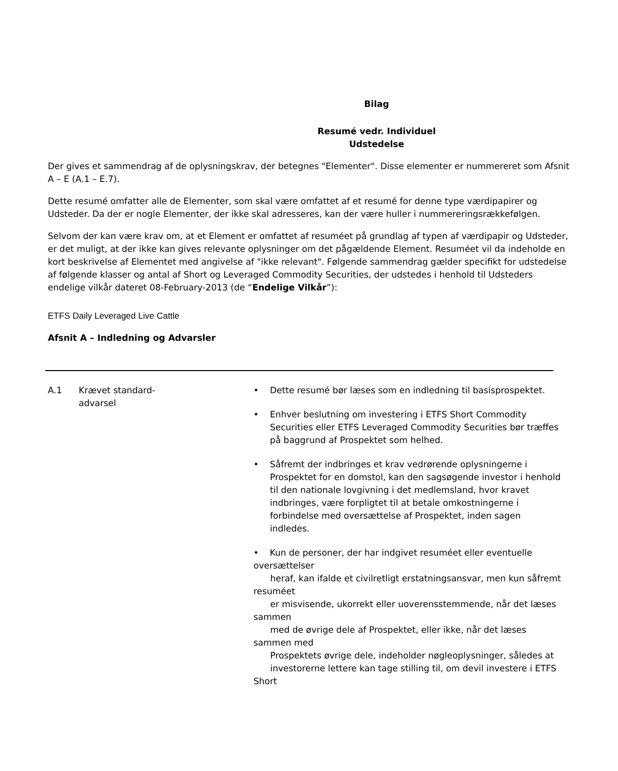Bilag
Resumé vedr. Individuel
Udstedelse
Der gives et sammendrag af de oplysningskrav, der betegnes "Elementer". Disse elementer er nummereret som Afsnit A – E (A.1 – E.7).
Dette resumé omfatter alle de Elementer, som skal være omfattet af et resumé for denne type værdipapirer og Udsteder. Da der er nogle Elementer, der ikke skal adresseres, kan der være huller i nummereringsrækkefølgen.
Selvom der kan være krav om, at et Element er omfattet af resuméet på grundlag af typen af værdipapir og Udsteder, er det muligt, at der ikke kan gives relevante oplysninger om det pågældende Element. Resuméet vil da indeholde en kort beskrivelse af Elementet med angivelse af "ikke relevant". Følgende sammendrag gælder specifikt for udstedelse af følgende klasser og antal af Short og Leveraged Commodity Securities, der udstedes i henhold til Udsteders endelige vilkår dateret 08-February-2013 (de “Endelige Vilkår”):
ETFS Daily Leveraged Live Cattle
Afsnit A – Indledning og Advarsler
| A.1 | Krævet standard- advarsel | • Dette resumé bør læses som en indledning til basisprospektet. • Enhver beslutning om investering i ETFS Short Commodity Securities eller ETFS Leveraged Commodity Securities bør træffes på baggrund af Prospektet som helhed. • Såfremt der indbringes et krav vedrørende oplysningerne i Prospektet for en domstol, kan den sagsøgende investor i henhold til den nationale lovgivning i det medlemsland, hvor kravet indbringes, være forpligtet til at betale omkostningerne i forbindelse med oversættelse af Prospektet, inden sagen indledes. • Kun de personer, der har indgivet resuméet eller eventuelle oversættelser heraf, kan ifalde et civilretligt erstatningsansvar, men kun såfremt resuméet er misvisende, ukorrekt eller uoverensstemmende, når det læses sammen med de øvrige dele af Prospektet, eller ikke, når det læses sammen med Prospektets øvrige dele, indeholder nøgleoplysninger, således at investorerne lettere kan tage stilling til, om devil investere i ETFS Short |